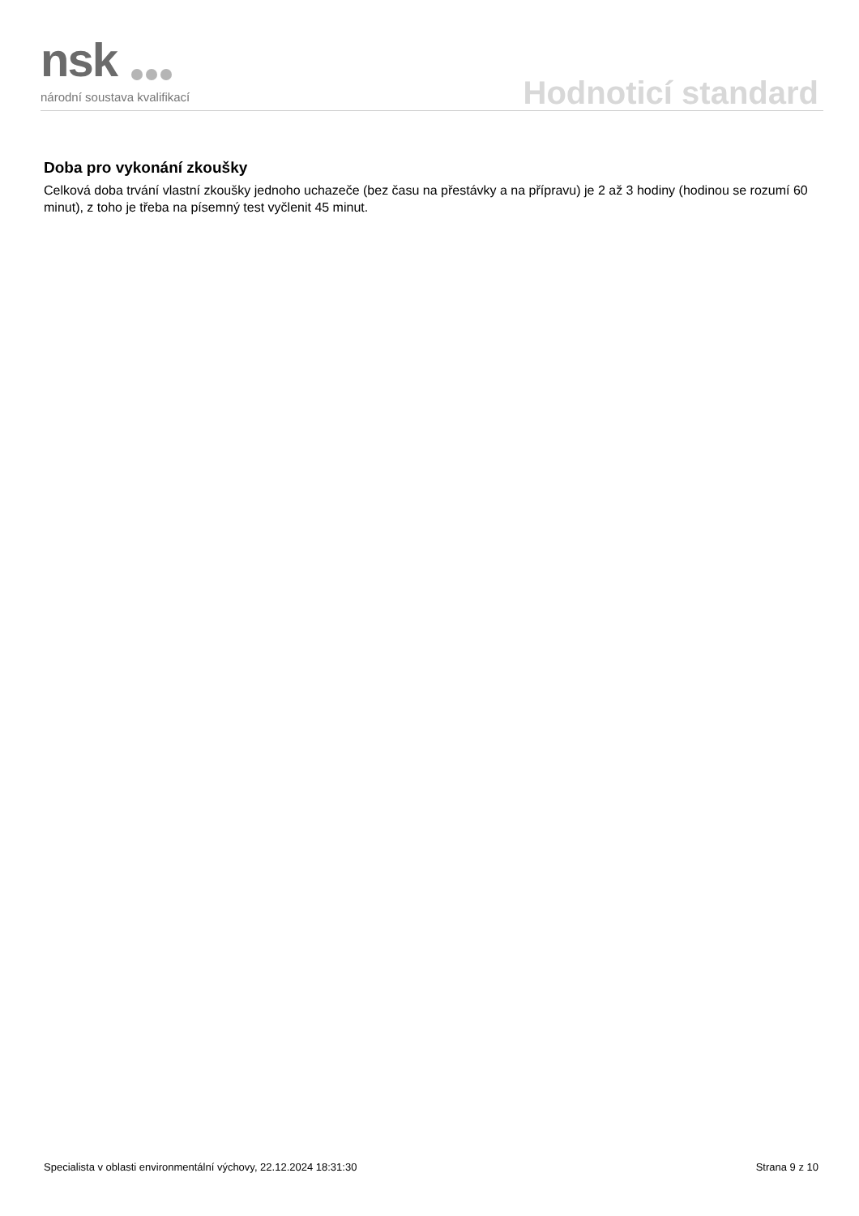nsk
národní soustava kvalifikací
Hodnoticí standard
Doba pro vykonání zkoušky
Celková doba trvání vlastní zkoušky jednoho uchazeče (bez času na přestávky a na přípravu) je 2 až 3 hodiny (hodinou se rozumí 60 minut), z toho je třeba na písemný test vyčlenit 45 minut.
Specialista v oblasti environmentální výchovy, 22.12.2024 18:31:30 Strana 9 z 10